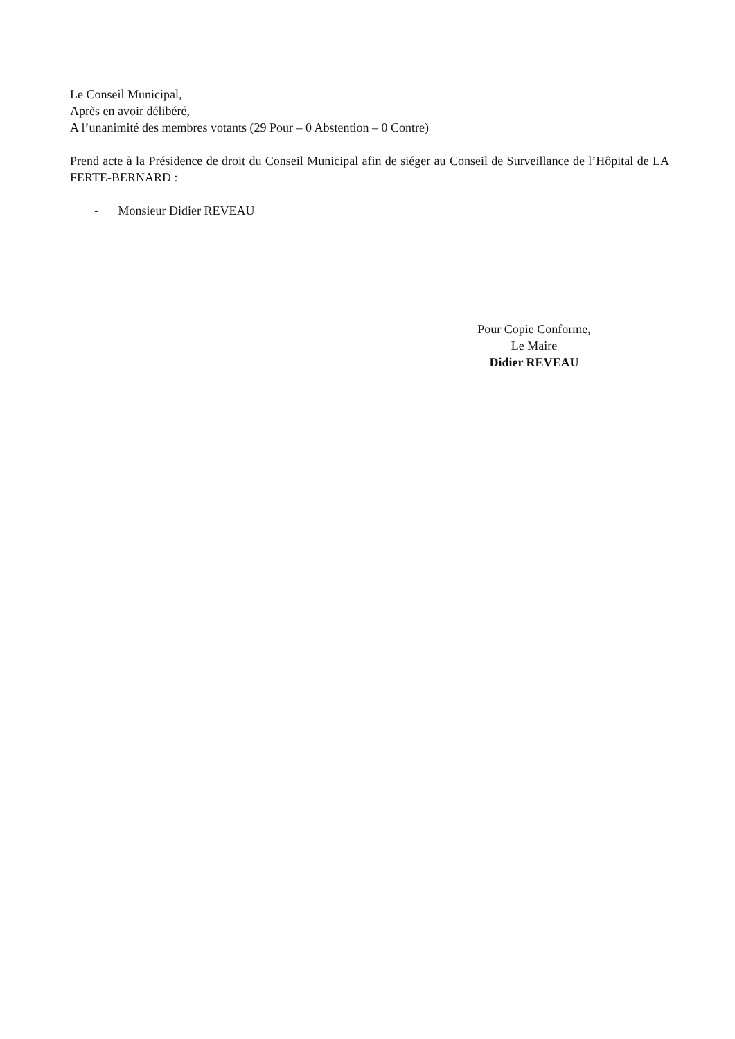Le Conseil Municipal,
Après en avoir délibéré,
A l’unanimité des membres votants (29 Pour – 0 Abstention – 0 Contre)
Prend acte à la Présidence de droit du Conseil Municipal afin de siéger au Conseil de Surveillance de l’Hôpital de LA FERTE-BERNARD :
- Monsieur Didier REVEAU
Pour Copie Conforme,
Le Maire
Didier REVEAU